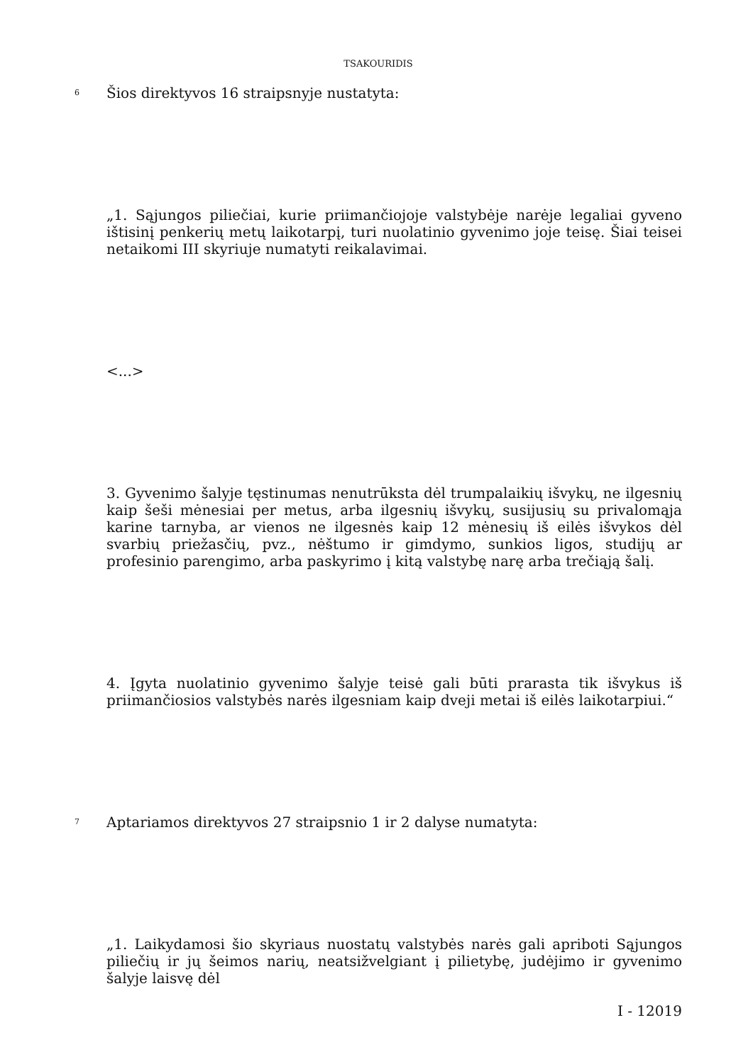TSAKOURIDIS
6
Šios direktyvos 16 straipsnyje nustatyta:
„1. Sąjungos piliečiai, kurie priimančiojoje valstybėje narėje legaliai gyveno ištisinį penkerių metų laikotarpį, turi nuolatinio gyvenimo joje teisę. Šiai teisei netaikomi III skyriuje numatyti reikalavimai.
<...>
3. Gyvenimo šalyje tęstinumas nenutrūksta dėl trumpalaikių išvykų, ne ilgesnių kaip šeši mėnesiai per metus, arba ilgesnių išvykų, susijusių su privalomąja karine tarnyba, ar vienos ne ilgesnės kaip 12 mėnesių iš eilės išvykos dėl svarbių priežasčių, pvz., nėštumo ir gimdymo, sunkios ligos, studijų ar profesinio parengimo, arba paskyrimo į kitą valstybę narę arba trečiąją šalį.
4. Įgyta nuolatinio gyvenimo šalyje teisė gali būti prarasta tik išvykus iš priimančiosios valstybės narės ilgesniam kaip dveji metai iš eilės laikotarpiui.“
7
Aptariamos direktyvos 27 straipsnio 1 ir 2 dalyse numatyta:
„1. Laikydamosi šio skyriaus nuostatų valstybės narės gali apriboti Sąjungos piliečių ir jų šeimos narių, neatsižvelgiant į pilietybę, judėjimo ir gyvenimo šalyje laisvę dėl
I - 12019